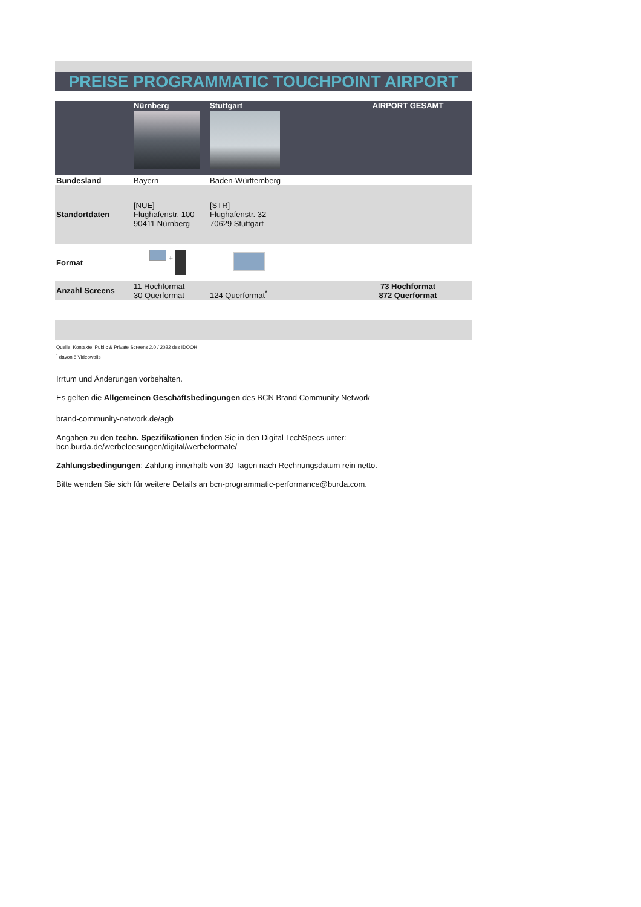PREISE PROGRAMMATIC TOUCHPOINT AIRPORT
| | Nürnberg | Stuttgart | AIRPORT GESAMT |
| --- | --- | --- | --- |
| Bundesland | Bayern | Baden-Württemberg | |
| Standortdaten | [NUE] Flughafenstr. 100 90411 Nürnberg | [STR] Flughafenstr. 32 70629 Stuttgart | |
| Format | + | | |
| Anzahl Screens | 11 Hochformat 30 Querformat | 124 Querformat<sup>*</sup> | 73 Hochformat 872 Querformat |
Quelle: Kontakte: Public & Private Screens 2.0 / 2022 des IDOOH
<sup>*</sup> davon 8 Videowalls
Irrtum und Änderungen vorbehalten.
Es gelten die Allgemeinen Geschäftsbedingungen des BCN Brand Community Network
brand-community-network.de/agb
Angaben zu den techn. Spezifikationen finden Sie in den Digital TechSpecs unter:
bcn.burda.de/werbeloesungen/digital/werbeformate/
Zahlungsbedingungen: Zahlung innerhalb von 30 Tagen nach Rechnungsdatum rein netto.
Bitte wenden Sie sich für weitere Details an bcn-programmatic-performance@burda.com.